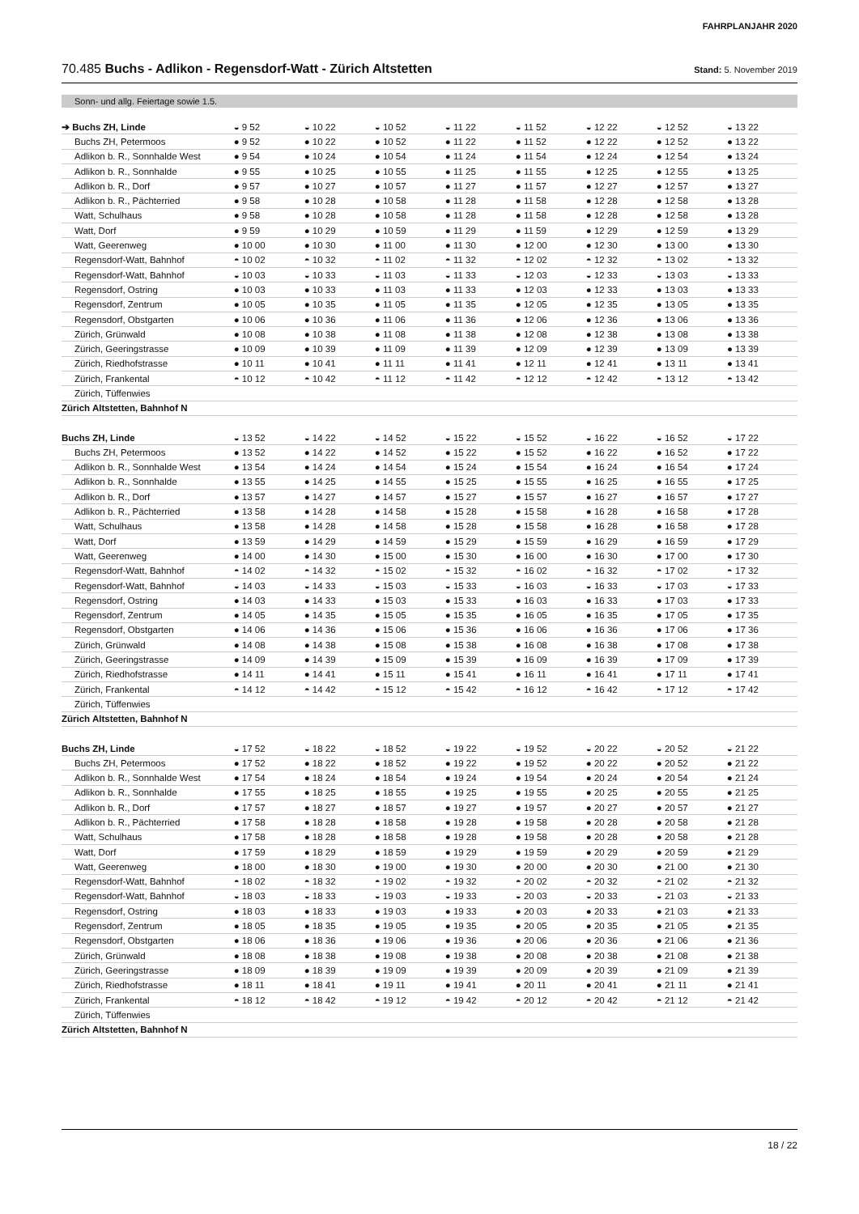FAHRPLANJAHR 2020
70.485 Buchs - Adlikon - Regensdorf-Watt - Zürich Altstetten
Stand: 5. November 2019
Sonn- und allg. Feiertage sowie 1.5.
| ➔ Buchs ZH, Linde | ◒ 9 52 | ◒ 10 22 | ◒ 10 52 | ◒ 11 22 | ◒ 11 52 | ◒ 12 22 | ◒ 12 52 | ◒ 13 22 |
| Buchs ZH, Petermoos | ● 9 52 | ● 10 22 | ● 10 52 | ● 11 22 | ● 11 52 | ● 12 22 | ● 12 52 | ● 13 22 |
| Adlikon b. R., Sonnhalde West | ● 9 54 | ● 10 24 | ● 10 54 | ● 11 24 | ● 11 54 | ● 12 24 | ● 12 54 | ● 13 24 |
| Adlikon b. R., Sonnhalde | ● 9 55 | ● 10 25 | ● 10 55 | ● 11 25 | ● 11 55 | ● 12 25 | ● 12 55 | ● 13 25 |
| Adlikon b. R., Dorf | ● 9 57 | ● 10 27 | ● 10 57 | ● 11 27 | ● 11 57 | ● 12 27 | ● 12 57 | ● 13 27 |
| Adlikon b. R., Pächterried | ● 9 58 | ● 10 28 | ● 10 58 | ● 11 28 | ● 11 58 | ● 12 28 | ● 12 58 | ● 13 28 |
| Watt, Schulhaus | ● 9 58 | ● 10 28 | ● 10 58 | ● 11 28 | ● 11 58 | ● 12 28 | ● 12 58 | ● 13 28 |
| Watt, Dorf | ● 9 59 | ● 10 29 | ● 10 59 | ● 11 29 | ● 11 59 | ● 12 29 | ● 12 59 | ● 13 29 |
| Watt, Geerenweg | ● 10 00 | ● 10 30 | ● 11 00 | ● 11 30 | ● 12 00 | ● 12 30 | ● 13 00 | ● 13 30 |
| Regensdorf-Watt, Bahnhof | ◓ 10 02 | ◓ 10 32 | ◓ 11 02 | ◓ 11 32 | ◓ 12 02 | ◓ 12 32 | ◓ 13 02 | ◓ 13 32 |
| Regensdorf-Watt, Bahnhof | ◒ 10 03 | ◒ 10 33 | ◒ 11 03 | ◒ 11 33 | ◒ 12 03 | ◒ 12 33 | ◒ 13 03 | ◒ 13 33 |
| Regensdorf, Ostring | ● 10 03 | ● 10 33 | ● 11 03 | ● 11 33 | ● 12 03 | ● 12 33 | ● 13 03 | ● 13 33 |
| Regensdorf, Zentrum | ● 10 05 | ● 10 35 | ● 11 05 | ● 11 35 | ● 12 05 | ● 12 35 | ● 13 05 | ● 13 35 |
| Regensdorf, Obstgarten | ● 10 06 | ● 10 36 | ● 11 06 | ● 11 36 | ● 12 06 | ● 12 36 | ● 13 06 | ● 13 36 |
| Zürich, Grünwald | ● 10 08 | ● 10 38 | ● 11 08 | ● 11 38 | ● 12 08 | ● 12 38 | ● 13 08 | ● 13 38 |
| Zürich, Geeringstrasse | ● 10 09 | ● 10 39 | ● 11 09 | ● 11 39 | ● 12 09 | ● 12 39 | ● 13 09 | ● 13 39 |
| Zürich, Riedhofstrasse | ● 10 11 | ● 10 41 | ● 11 11 | ● 11 41 | ● 12 11 | ● 12 41 | ● 13 11 | ● 13 41 |
| Zürich, Frankental | ◓ 10 12 | ◓ 10 42 | ◓ 11 12 | ◓ 11 42 | ◓ 12 12 | ◓ 12 42 | ◓ 13 12 | ◓ 13 42 |
| Zürich, Tüffenwies | | | | | | | | |
| Zürich Altstetten, Bahnhof N | | | | | | | | |
| Buchs ZH, Linde | ◒ 13 52 | ◒ 14 22 | ◒ 14 52 | ◒ 15 22 | ◒ 15 52 | ◒ 16 22 | ◒ 16 52 | ◒ 17 22 |
| Buchs ZH, Petermoos | ● 13 52 | ● 14 22 | ● 14 52 | ● 15 22 | ● 15 52 | ● 16 22 | ● 16 52 | ● 17 22 |
| Adlikon b. R., Sonnhalde West | ● 13 54 | ● 14 24 | ● 14 54 | ● 15 24 | ● 15 54 | ● 16 24 | ● 16 54 | ● 17 24 |
| Adlikon b. R., Sonnhalde | ● 13 55 | ● 14 25 | ● 14 55 | ● 15 25 | ● 15 55 | ● 16 25 | ● 16 55 | ● 17 25 |
| Adlikon b. R., Dorf | ● 13 57 | ● 14 27 | ● 14 57 | ● 15 27 | ● 15 57 | ● 16 27 | ● 16 57 | ● 17 27 |
| Adlikon b. R., Pächterried | ● 13 58 | ● 14 28 | ● 14 58 | ● 15 28 | ● 15 58 | ● 16 28 | ● 16 58 | ● 17 28 |
| Watt, Schulhaus | ● 13 58 | ● 14 28 | ● 14 58 | ● 15 28 | ● 15 58 | ● 16 28 | ● 16 58 | ● 17 28 |
| Watt, Dorf | ● 13 59 | ● 14 29 | ● 14 59 | ● 15 29 | ● 15 59 | ● 16 29 | ● 16 59 | ● 17 29 |
| Watt, Geerenweg | ● 14 00 | ● 14 30 | ● 15 00 | ● 15 30 | ● 16 00 | ● 16 30 | ● 17 00 | ● 17 30 |
| Regensdorf-Watt, Bahnhof | ◓ 14 02 | ◓ 14 32 | ◓ 15 02 | ◓ 15 32 | ◓ 16 02 | ◓ 16 32 | ◓ 17 02 | ◓ 17 32 |
| Regensdorf-Watt, Bahnhof | ◒ 14 03 | ◒ 14 33 | ◒ 15 03 | ◒ 15 33 | ◒ 16 03 | ◒ 16 33 | ◒ 17 03 | ◒ 17 33 |
| Regensdorf, Ostring | ● 14 03 | ● 14 33 | ● 15 03 | ● 15 33 | ● 16 03 | ● 16 33 | ● 17 03 | ● 17 33 |
| Regensdorf, Zentrum | ● 14 05 | ● 14 35 | ● 15 05 | ● 15 35 | ● 16 05 | ● 16 35 | ● 17 05 | ● 17 35 |
| Regensdorf, Obstgarten | ● 14 06 | ● 14 36 | ● 15 06 | ● 15 36 | ● 16 06 | ● 16 36 | ● 17 06 | ● 17 36 |
| Zürich, Grünwald | ● 14 08 | ● 14 38 | ● 15 08 | ● 15 38 | ● 16 08 | ● 16 38 | ● 17 08 | ● 17 38 |
| Zürich, Geeringstrasse | ● 14 09 | ● 14 39 | ● 15 09 | ● 15 39 | ● 16 09 | ● 16 39 | ● 17 09 | ● 17 39 |
| Zürich, Riedhofstrasse | ● 14 11 | ● 14 41 | ● 15 11 | ● 15 41 | ● 16 11 | ● 16 41 | ● 17 11 | ● 17 41 |
| Zürich, Frankental | ◓ 14 12 | ◓ 14 42 | ◓ 15 12 | ◓ 15 42 | ◓ 16 12 | ◓ 16 42 | ◓ 17 12 | ◓ 17 42 |
| Zürich, Tüffenwies | | | | | | | | |
| Zürich Altstetten, Bahnhof N | | | | | | | | |
| Buchs ZH, Linde | ◒ 17 52 | ◒ 18 22 | ◒ 18 52 | ◒ 19 22 | ◒ 19 52 | ◒ 20 22 | ◒ 20 52 | ◒ 21 22 |
| Buchs ZH, Petermoos | ● 17 52 | ● 18 22 | ● 18 52 | ● 19 22 | ● 19 52 | ● 20 22 | ● 20 52 | ● 21 22 |
| Adlikon b. R., Sonnhalde West | ● 17 54 | ● 18 24 | ● 18 54 | ● 19 24 | ● 19 54 | ● 20 24 | ● 20 54 | ● 21 24 |
| Adlikon b. R., Sonnhalde | ● 17 55 | ● 18 25 | ● 18 55 | ● 19 25 | ● 19 55 | ● 20 25 | ● 20 55 | ● 21 25 |
| Adlikon b. R., Dorf | ● 17 57 | ● 18 27 | ● 18 57 | ● 19 27 | ● 19 57 | ● 20 27 | ● 20 57 | ● 21 27 |
| Adlikon b. R., Pächterried | ● 17 58 | ● 18 28 | ● 18 58 | ● 19 28 | ● 19 58 | ● 20 28 | ● 20 58 | ● 21 28 |
| Watt, Schulhaus | ● 17 58 | ● 18 28 | ● 18 58 | ● 19 28 | ● 19 58 | ● 20 28 | ● 20 58 | ● 21 28 |
| Watt, Dorf | ● 17 59 | ● 18 29 | ● 18 59 | ● 19 29 | ● 19 59 | ● 20 29 | ● 20 59 | ● 21 29 |
| Watt, Geerenweg | ● 18 00 | ● 18 30 | ● 19 00 | ● 19 30 | ● 20 00 | ● 20 30 | ● 21 00 | ● 21 30 |
| Regensdorf-Watt, Bahnhof | ◓ 18 02 | ◓ 18 32 | ◓ 19 02 | ◓ 19 32 | ◓ 20 02 | ◓ 20 32 | ◓ 21 02 | ◓ 21 32 |
| Regensdorf-Watt, Bahnhof | ◒ 18 03 | ◒ 18 33 | ◒ 19 03 | ◒ 19 33 | ◒ 20 03 | ◒ 20 33 | ◒ 21 03 | ◒ 21 33 |
| Regensdorf, Ostring | ● 18 03 | ● 18 33 | ● 19 03 | ● 19 33 | ● 20 03 | ● 20 33 | ● 21 03 | ● 21 33 |
| Regensdorf, Zentrum | ● 18 05 | ● 18 35 | ● 19 05 | ● 19 35 | ● 20 05 | ● 20 35 | ● 21 05 | ● 21 35 |
| Regensdorf, Obstgarten | ● 18 06 | ● 18 36 | ● 19 06 | ● 19 36 | ● 20 06 | ● 20 36 | ● 21 06 | ● 21 36 |
| Zürich, Grünwald | ● 18 08 | ● 18 38 | ● 19 08 | ● 19 38 | ● 20 08 | ● 20 38 | ● 21 08 | ● 21 38 |
| Zürich, Geeringstrasse | ● 18 09 | ● 18 39 | ● 19 09 | ● 19 39 | ● 20 09 | ● 20 39 | ● 21 09 | ● 21 39 |
| Zürich, Riedhofstrasse | ● 18 11 | ● 18 41 | ● 19 11 | ● 19 41 | ● 20 11 | ● 20 41 | ● 21 11 | ● 21 41 |
| Zürich, Frankental | ◓ 18 12 | ◓ 18 42 | ◓ 19 12 | ◓ 19 42 | ◓ 20 12 | ◓ 20 42 | ◓ 21 12 | ◓ 21 42 |
| Zürich, Tüffenwies | | | | | | | | |
| Zürich Altstetten, Bahnhof N | | | | | | | | |
18 / 22